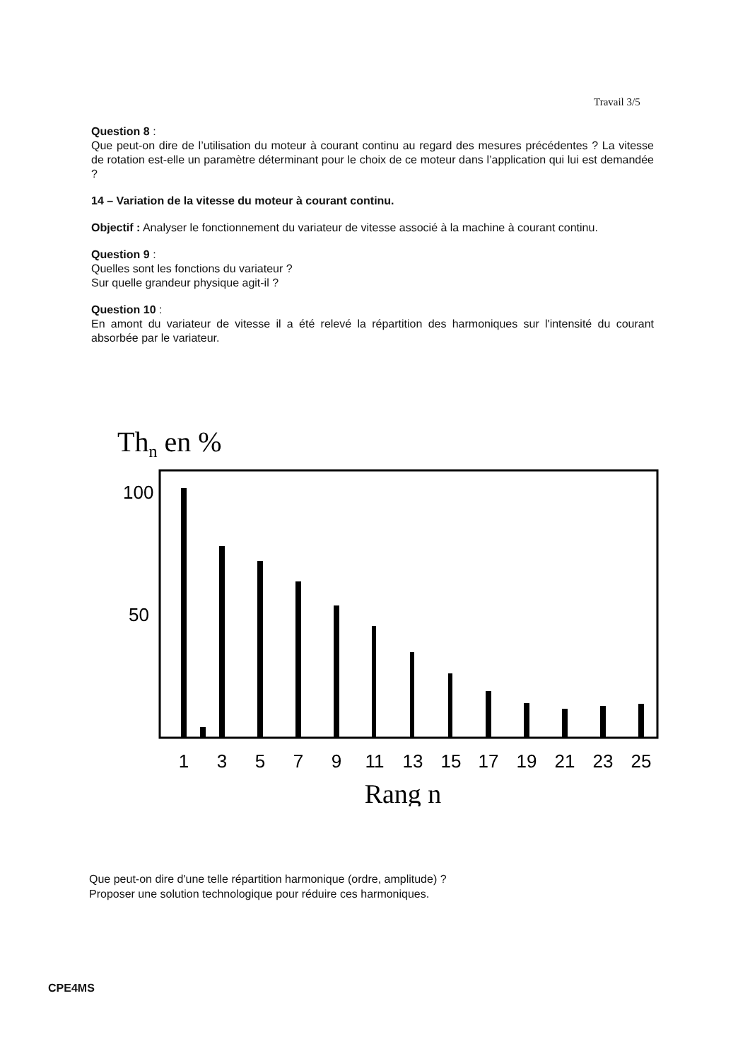Travail 3/5
Question 8 :
Que peut-on dire de l’utilisation du moteur à courant continu au regard des mesures précédentes ? La vitesse de rotation est-elle un paramètre déterminant pour le choix de ce moteur dans l’application qui lui est demandée ?
14 – Variation de la vitesse du moteur à courant continu.
Objectif : Analyser le fonctionnement du variateur de vitesse associé à la machine à courant continu.
Question 9 :
Quelles sont les fonctions du variateur ?
Sur quelle grandeur physique agit-il ?
Question 10 :
En amont du variateur de vitesse il a été relevé la répartition des harmoniques sur l'intensité du courant absorbée par le variateur.
Thn en %
100
50
1
3
5
7
9
11
13
15
17
19
21
23
25
Rang n
Que peut-on dire d'une telle répartition harmonique (ordre, amplitude) ?
Proposer une solution technologique pour réduire ces harmoniques.
CPE4MS